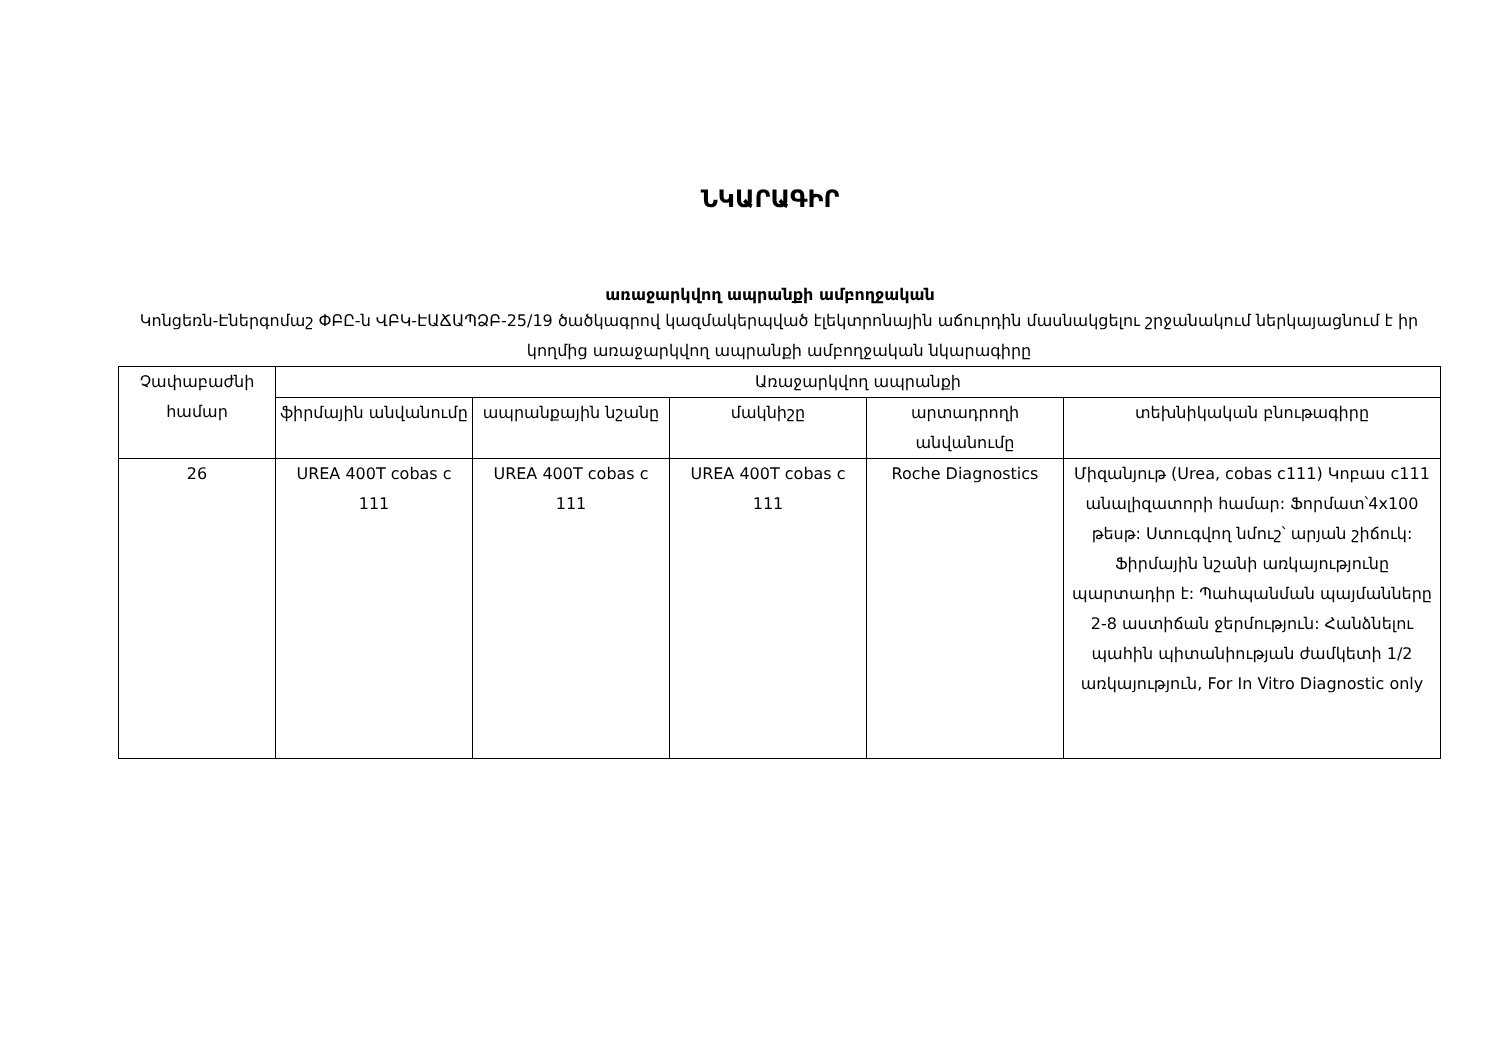ՆԿԱՐԱԳԻՐ
առաջարկվող ապրանքի ամբողջական
Կոնցեռն-Էներգոմաշ ՓԲԸ-ն ՎԲԿ-ԷԱՃԱՊՁԲ-25/19 ծածկագրով կազմակերպված էլեկտրոնային աճուրդին մասնակցելու շրջանակում ներկայացնում է իր կողմից առաջարկվող ապրանքի ամբողջական նկարագիրը
| Չափաբաժնի համար | Առաջարկվող ապրանքի | | | | |
| --- | --- | --- | --- | --- | --- |
| | ֆիրմային անվանումը | ապրանքային նշանը | մակնիշը | արտադրողի անվանումը | տեխնիկական բնութագիրը |
| 26 | UREA 400T cobas c 111 | UREA 400T cobas c 111 | UREA 400T cobas c 111 | Roche Diagnostics | Միզանյութ (Urea, cobas c111) Կոբաս c111 անալիզատորի համար: Ֆորմատ՝4x100 թեսթ: Ստուգվող նմուշ՝ արյան շիճուկ: Ֆիրմային նշանի առկայությունը պարտադիր է: Պահպանման պայմանները 2-8 աստիճան ջերմություն: Հանձնելու պահին պիտանիության ժամկետի 1/2 առկայություն, For In Vitro Diagnostic only |